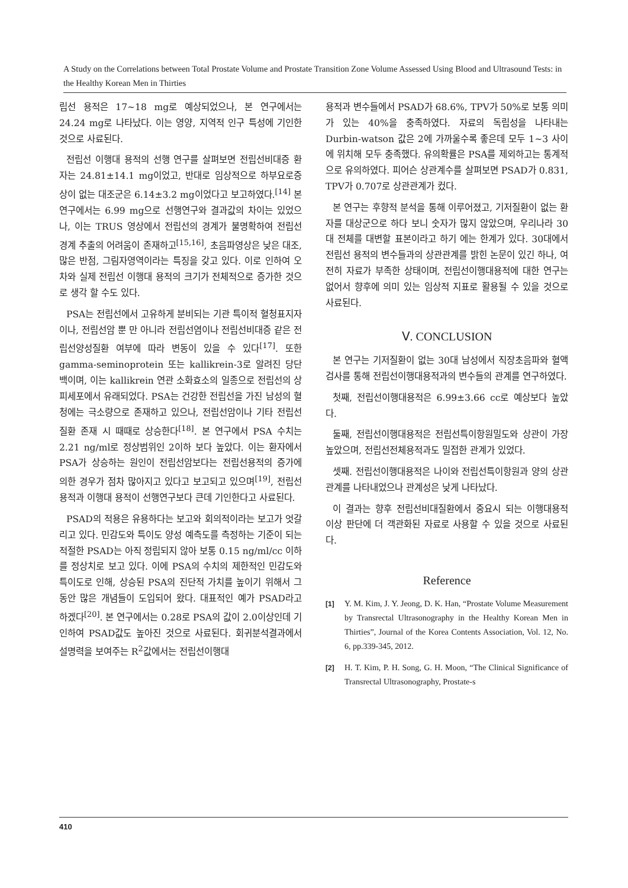A Study on the Correlations between Total Prostate Volume and Prostate Transition Zone Volume Assessed Using Blood and Ultrasound Tests: in the Healthy Korean Men in Thirties
립선 용적은 17~18 mg로 예상되었으나, 본 연구에서는 24.24 mg로 나타났다. 이는 영양, 지역적 인구 특성에 기인한 것으로 사료된다.
전립선 이행대 용적의 선행 연구를 살펴보면 전립선비대증 환자는 24.81±14.1 mg이었고, 반대로 임상적으로 하부요로증상이 없는 대조군은 6.14±3.2 mg이었다고 보고하였다.<sup>[14]</sup> 본 연구에서는 6.99 mg으로 선행연구와 결과값의 차이는 있었으나, 이는 TRUS 영상에서 전립선의 경계가 불명확하여 전립선 경계 추출의 어려움이 존재하고<sup>[15,16]</sup>, 초음파영상은 낮은 대조, 많은 반점, 그림자영역이라는 특징을 갖고 있다. 이로 인하여 오차와 실제 전립선 이행대 용적의 크기가 전체적으로 증가한 것으로 생각 할 수도 있다.
PSA는 전립선에서 고유하게 분비되는 기관 특이적 혈청표지자이나, 전립선암 뿐 만 아니라 전립선염이나 전립선비대증 같은 전립선양성질환 여부에 따라 변동이 있을 수 있다<sup>[17]</sup>. 또한 gamma-seminoprotein 또는 kallikrein-3로 알려진 당단백이며, 이는 kallikrein 연관 소화효소의 일종으로 전립선의 상피세포에서 유래되었다. PSA는 건강한 전립선을 가진 남성의 혈청에는 극소량으로 존재하고 있으나, 전립선암이나 기타 전립선 질환 존재 시 때때로 상승한다<sup>[18]</sup>. 본 연구에서 PSA 수치는 2.21 ng/ml로 정상범위인 2이하 보다 높았다. 이는 환자에서 PSA가 상승하는 원인이 전립선암보다는 전립선용적의 증가에 의한 경우가 점차 많아지고 있다고 보고되고 있으며<sup>[19]</sup>, 전립선 용적과 이행대 용적이 선행연구보다 큰데 기인한다고 사료된다.
PSAD의 적용은 유용하다는 보고와 회의적이라는 보고가 엇갈리고 있다. 민감도와 특이도 양성 예측도를 측정하는 기준이 되는 적절한 PSAD는 아직 정립되지 않아 보통 0.15 ng/ml/cc 이하를 정상치로 보고 있다. 이에 PSA의 수치의 제한적인 민감도와 특이도로 인해, 상승된 PSA의 진단적 가치를 높이기 위해서 그 동안 많은 개념들이 도입되어 왔다. 대표적인 예가 PSAD라고 하겠다<sup>[20]</sup>. 본 연구에서는 0.28로 PSA의 값이 2.0이상인데 기인하여 PSAD값도 높아진 것으로 사료된다. 회귀분석결과에서 설명력을 보여주는 R<sup>2</sup>값에서는 전립선이행대
용적과 변수들에서 PSAD가 68.6%, TPV가 50%로 보통 의미가 있는 40%을 충족하였다. 자료의 독립성을 나타내는 Durbin-watson 값은 2에 가까울수록 좋은데 모두 1~3 사이에 위치해 모두 충족했다. 유의확률은 PSA를 제외하고는 통계적으로 유의하였다. 피어슨 상관계수를 살펴보면 PSAD가 0.831, TPV가 0.707로 상관관계가 컸다.
본 연구는 후향적 분석을 통해 이루어졌고, 기저질환이 없는 환자를 대상군으로 하다 보니 숫자가 많지 않았으며, 우리나라 30대 전체를 대변할 표본이라고 하기 에는 한계가 있다. 30대에서 전립선 용적의 변수들과의 상관관계를 밝힌 논문이 있긴 하나, 여전히 자료가 부족한 상태이며, 전립선이행대용적에 대한 연구는 없어서 향후에 의미 있는 임상적 지표로 활용될 수 있을 것으로 사료된다.
Ⅴ. CONCLUSION
본 연구는 기저질환이 없는 30대 남성에서 직장초음파와 혈액검사를 통해 전립선이행대용적과의 변수들의 관계를 연구하였다.
첫째, 전립선이행대용적은 6.99±3.66 cc로 예상보다 높았다.
둘째, 전립선이행대용적은 전립선특이항원밀도와 상관이 가장 높았으며, 전립선전체용적과도 밀접한 관계가 있었다.
셋째. 전립선이행대용적은 나이와 전립선특이항원과 양의 상관관계를 나타내었으나 관계성은 낮게 나타났다.
이 결과는 향후 전립선비대질환에서 중요시 되는 이행대용적 이상 판단에 더 객관화된 자료로 사용할 수 있을 것으로 사료된다.
Reference
[1] Y. M. Kim, J. Y. Jeong, D. K. Han, “Prostate Volume Measurement by Transrectal Ultrasonography in the Healthy Korean Men in Thirties”, Journal of the Korea Contents Association, Vol. 12, No. 6, pp.339-345, 2012.
[2] H. T. Kim, P. H. Song, G. H. Moon, “The Clinical Significance of Transrectal Ultrasonography, Prostate-s
410